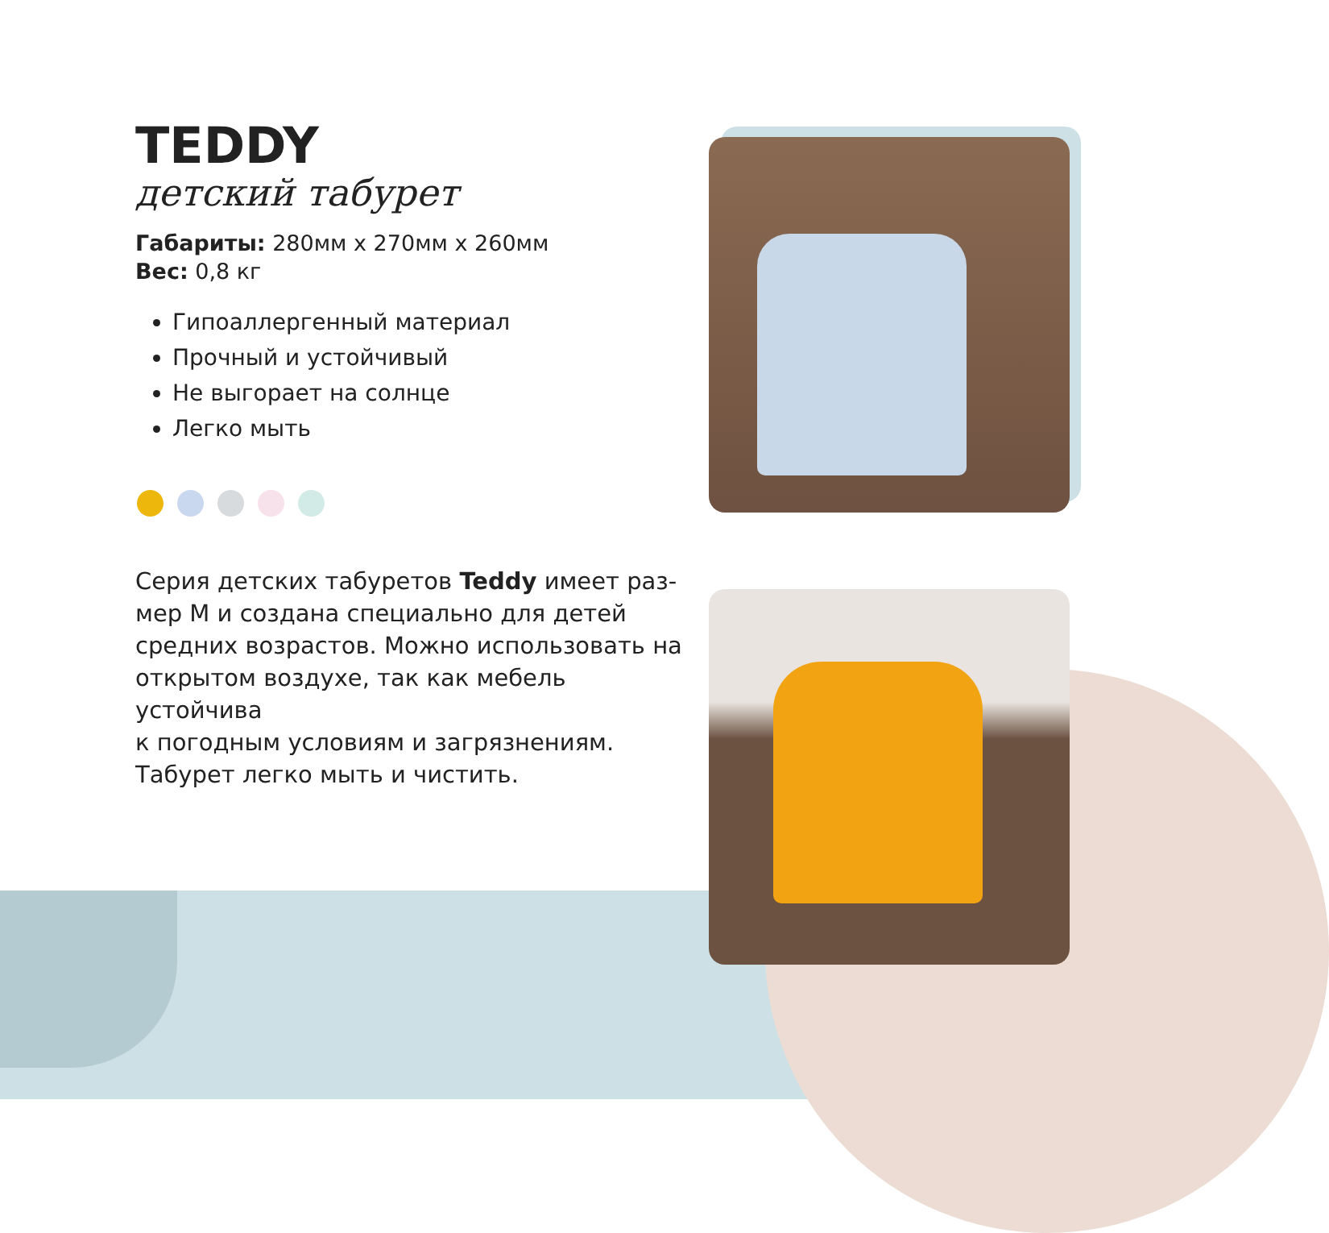TEDDY
детский табурет
Габариты: 280мм x 270мм x 260мм
Вес: 0,8 кг
Гипоаллергенный материал
Прочный и устойчивый
Не выгорает на солнце
Легко мыть
Серия детских табуретов Teddy имеет раз-
мер М и создана специально для детей
средних возрастов. Можно использовать на
открытом воздухе, так как мебель устойчива
к погодным условиям и загрязнениям.
Табурет легко мыть и чистить.